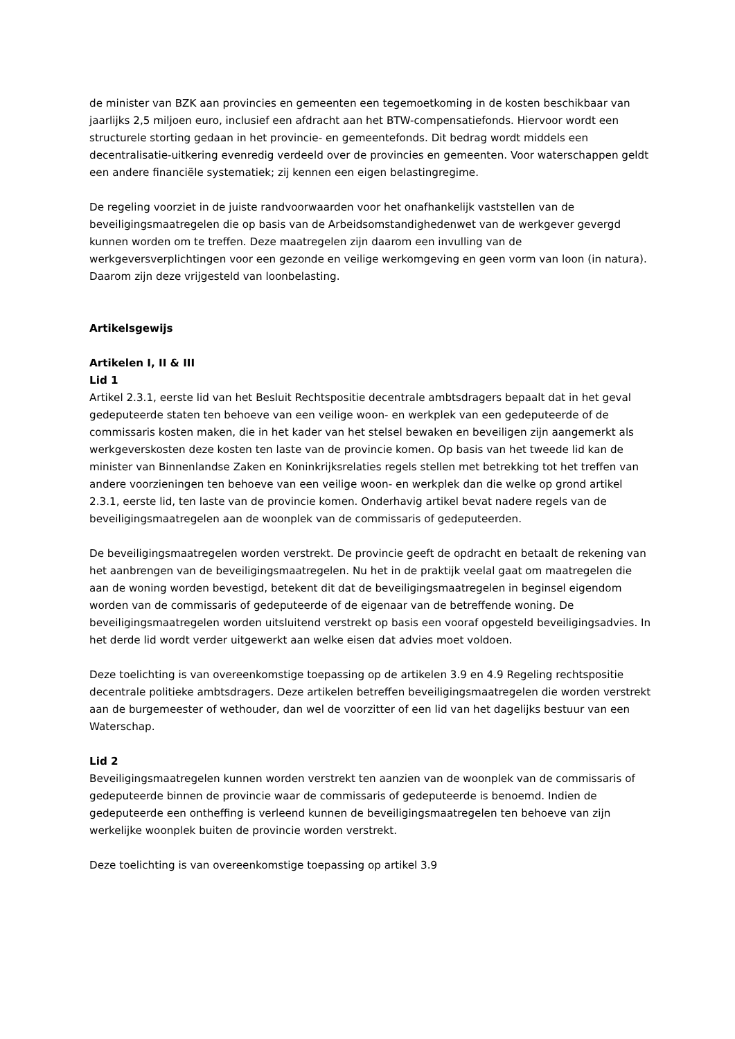de minister van BZK aan provincies en gemeenten een tegemoetkoming in de kosten beschikbaar van jaarlijks 2,5 miljoen euro, inclusief een afdracht aan het BTW-compensatiefonds. Hiervoor wordt een structurele storting gedaan in het provincie- en gemeentefonds. Dit bedrag wordt middels een decentralisatie-uitkering evenredig verdeeld over de provincies en gemeenten. Voor waterschappen geldt een andere financiële systematiek; zij kennen een eigen belastingregime.
De regeling voorziet in de juiste randvoorwaarden voor het onafhankelijk vaststellen van de beveiligingsmaatregelen die op basis van de Arbeidsomstandighedenwet van de werkgever gevergd kunnen worden om te treffen. Deze maatregelen zijn daarom een invulling van de werkgeversverplichtingen voor een gezonde en veilige werkomgeving en geen vorm van loon (in natura). Daarom zijn deze vrijgesteld van loonbelasting.
Artikelsgewijs
Artikelen I, II & III
Lid 1
Artikel 2.3.1, eerste lid van het Besluit Rechtspositie decentrale ambtsdragers bepaalt dat in het geval gedeputeerde staten ten behoeve van een veilige woon- en werkplek van een gedeputeerde of de commissaris kosten maken, die in het kader van het stelsel bewaken en beveiligen zijn aangemerkt als werkgeverskosten deze kosten ten laste van de provincie komen. Op basis van het tweede lid kan de minister van Binnenlandse Zaken en Koninkrijksrelaties regels stellen met betrekking tot het treffen van andere voorzieningen ten behoeve van een veilige woon- en werkplek dan die welke op grond artikel 2.3.1, eerste lid, ten laste van de provincie komen. Onderhavig artikel bevat nadere regels van de beveiligingsmaatregelen aan de woonplek van de commissaris of gedeputeerden.
De beveiligingsmaatregelen worden verstrekt. De provincie geeft de opdracht en betaalt de rekening van het aanbrengen van de beveiligingsmaatregelen. Nu het in de praktijk veelal gaat om maatregelen die aan de woning worden bevestigd, betekent dit dat de beveiligingsmaatregelen in beginsel eigendom worden van de commissaris of gedeputeerde of de eigenaar van de betreffende woning. De beveiligingsmaatregelen worden uitsluitend verstrekt op basis een vooraf opgesteld beveiligingsadvies. In het derde lid wordt verder uitgewerkt aan welke eisen dat advies moet voldoen.
Deze toelichting is van overeenkomstige toepassing op de artikelen 3.9 en 4.9 Regeling rechtspositie decentrale politieke ambtsdragers. Deze artikelen betreffen beveiligingsmaatregelen die worden verstrekt aan de burgemeester of wethouder, dan wel de voorzitter of een lid van het dagelijks bestuur van een Waterschap.
Lid 2
Beveiligingsmaatregelen kunnen worden verstrekt ten aanzien van de woonplek van de commissaris of gedeputeerde binnen de provincie waar de commissaris of gedeputeerde is benoemd. Indien de gedeputeerde een ontheffing is verleend kunnen de beveiligingsmaatregelen ten behoeve van zijn werkelijke woonplek buiten de provincie worden verstrekt.
Deze toelichting is van overeenkomstige toepassing op artikel 3.9